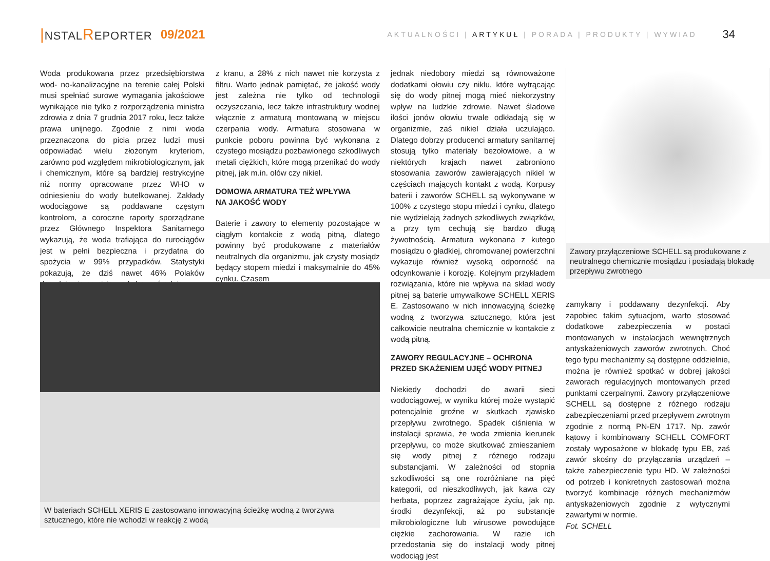|NSTALREPORTER 09/2021 AKTUALNOŚCI | ARTYKUŁ | PORADA | PRODUKTY | WYWIAD 34
Woda produkowana przez przedsiębiorstwa wod- no-kanalizacyjne na terenie całej Polski musi spełniać surowe wymagania jakościowe wynikające nie tylko z rozporządzenia ministra zdrowia z dnia 7 grudnia 2017 roku, lecz także prawa unijnego. Zgodnie z nimi woda przeznaczona do picia przez ludzi musi odpowiadać wielu złożonym kryteriom, zarówno pod względem mikrobiologicznym, jak i chemicznym, które są bardziej restrykcyjne niż normy opracowane przez WHO w odniesieniu do wody butelkowanej. Zakłady wodociągowe są poddawane częstym kontrolom, a coroczne raporty sporządzane przez Głównego Inspektora Sanitarnego wykazują, że woda trafiająca do rurociągów jest w pełni bezpieczna i przydatna do spożycia w 99% przypadków. Statystyki pokazują, że dziś nawet 46% Polaków decyduje się na picie wody bezpośrednio
z kranu, a 28% z nich nawet nie korzysta z filtru. Warto jednak pamiętać, że jakość wody jest zależna nie tylko od technologii oczyszczania, lecz także infrastruktury wodnej włącznie z armaturą montowaną w miejscu czerpania wody. Armatura stosowana w punkcie poboru powinna być wykonana z czystego mosiądzu pozbawionego szkodliwych metali ciężkich, które mogą przenikać do wody pitnej, jak m.in. ołów czy nikiel.
DOMOWA ARMATURA TEŻ WPŁYWA
NA JAKOŚĆ WODY
Baterie i zawory to elementy pozostające w ciągłym kontakcie z wodą pitną, dlatego powinny być produkowane z materiałów neutralnych dla organizmu, jak czysty mosiądz będący stopem miedzi i maksymalnie do 45% cynku. Czasem
W bateriach SCHELL XERIS E zastosowano innowacyjną ścieżkę wodną z tworzywa sztucznego, które nie wchodzi w reakcję z wodą
jednak niedobory miedzi są równoważone dodatkami ołowiu czy niklu, które wytrącając się do wody pitnej mogą mieć niekorzystny wpływ na ludzkie zdrowie. Nawet śladowe ilości jonów ołowiu trwale odkładają się w organizmie, zaś nikiel działa uczulająco. Dlatego dobrzy producenci armatury sanitarnej stosują tylko materiały bezołowiowe, a w niektórych krajach nawet zabroniono stosowania zaworów zawierających nikiel w częściach mających kontakt z wodą. Korpusy baterii i zaworów SCHELL są wykonywane w 100% z czystego stopu miedzi i cynku, dlatego nie wydzielają żadnych szkodliwych związków, a przy tym cechują się bardzo długą żywotnością. Armatura wykonana z kutego mosiądzu o gładkiej, chromowanej powierzchni wykazuje również wysoką odporność na odcynkowanie i korozję. Kolejnym przykładem rozwiązania, które nie wpływa na skład wody pitnej są baterie umywalkowe SCHELL XERIS E. Zastosowano w nich innowacyjną ścieżkę wodną z tworzywa sztucznego, która jest całkowicie neutralna chemicznie w kontakcie z wodą pitną.
ZAWORY REGULACYJNE – OCHRONA
PRZED SKAŻENIEM UJĘĆ WODY PITNEJ
Niekiedy dochodzi do awarii sieci wodociągowej, w wyniku której może wystąpić potencjalnie groźne w skutkach zjawisko przepływu zwrotnego. Spadek ciśnienia w instalacji sprawia, że woda zmienia kierunek przepływu, co może skutkować zmieszaniem się wody pitnej z różnego rodzaju substancjami. W zależności od stopnia szkodliwości są one rozróżniane na pięć kategorii, od nieszkodliwych, jak kawa czy herbata, poprzez zagrażające życiu, jak np. środki dezynfekcji, aż po substancje mikrobiologiczne lub wirusowe powodujące ciężkie zachorowania. W razie ich przedostania się do instalacji wody pitnej wodociąg jest
Zawory przyłączeniowe SCHELL są produkowane z neutralnego chemicznie mosiądzu i posiadają blokadę przepływu zwrotnego
zamykany i poddawany dezynfekcji. Aby zapobiec takim sytuacjom, warto stosować dodatkowe zabezpieczenia w postaci montowanych w instalacjach wewnętrznych antyskażeniowych zaworów zwrotnych. Choć tego typu mechanizmy są dostępne oddzielnie, można je również spotkać w dobrej jakości zaworach regulacyjnych montowanych przed punktami czerpalnymi. Zawory przyłączeniowe SCHELL są dostępne z różnego rodzaju zabezpieczeniami przed przepływem zwrotnym zgodnie z normą PN-EN 1717. Np. zawór kątowy i kombinowany SCHELL COMFORT zostały wyposażone w blokadę typu EB, zaś zawór skośny do przyłączania urządzeń – także zabezpieczenie typu HD. W zależności od potrzeb i konkretnych zastosowań można tworzyć kombinacje różnych mechanizmów antyskażeniowych zgodnie z wytycznymi zawartymi w normie.
Fot. SCHELL